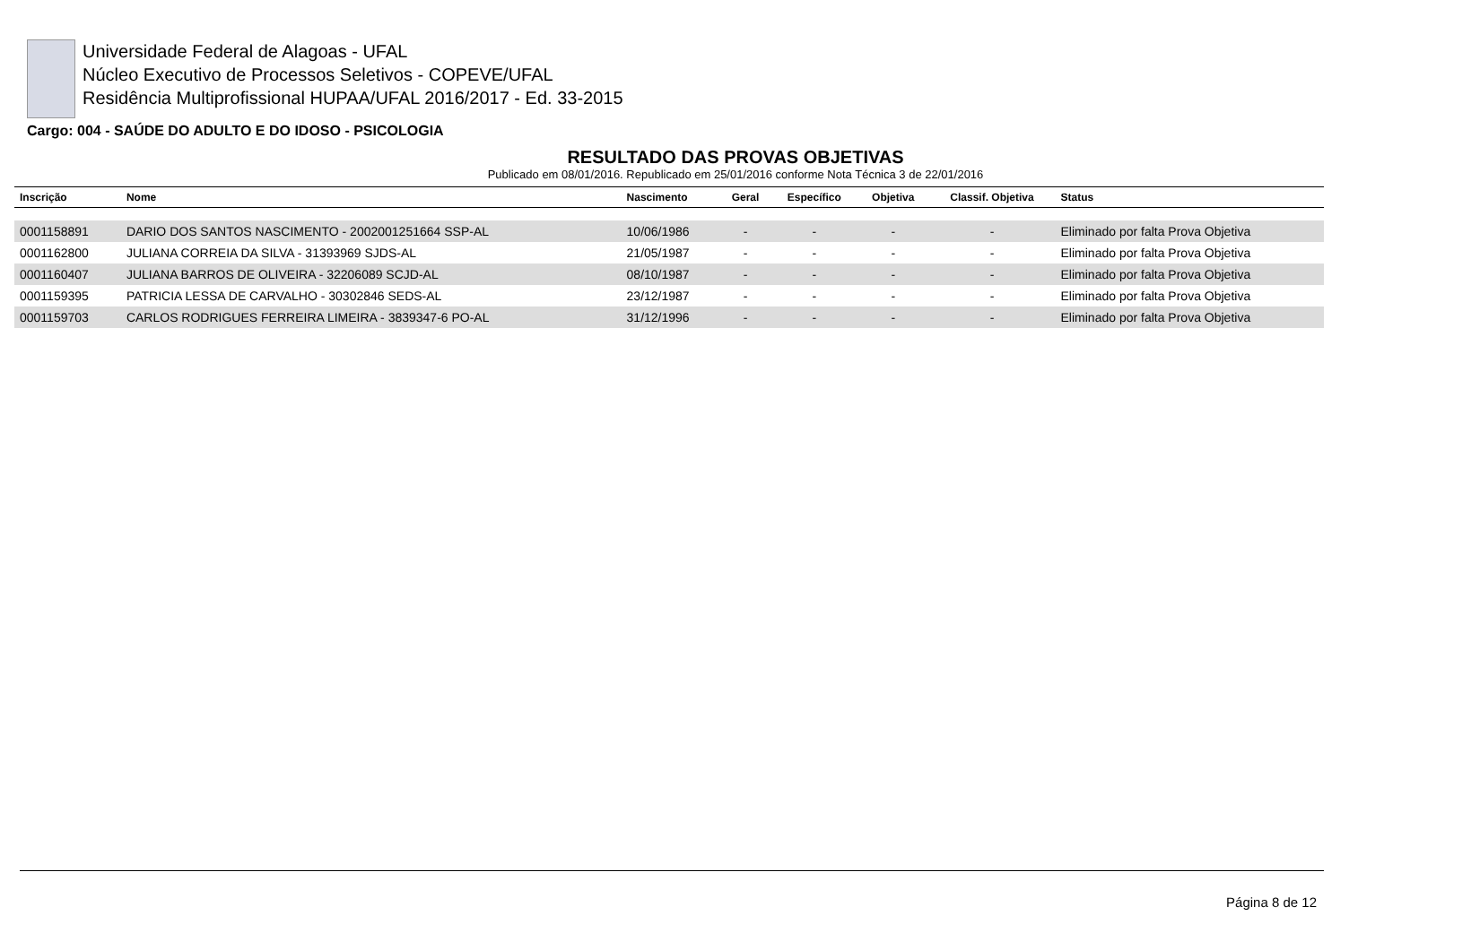Universidade Federal de Alagoas - UFAL
Núcleo Executivo de Processos Seletivos - COPEVE/UFAL
Residência Multiprofissional HUPAA/UFAL 2016/2017 - Ed. 33-2015
Cargo: 004 - SAÚDE DO ADULTO E DO IDOSO - PSICOLOGIA
RESULTADO DAS PROVAS OBJETIVAS
Publicado em 08/01/2016. Republicado em 25/01/2016 conforme Nota Técnica 3 de 22/01/2016
| Inscrição | Nome | Nascimento | Geral | Específico | Objetiva | Classif. Objetiva | Status |
| --- | --- | --- | --- | --- | --- | --- | --- |
| 0001158891 | DARIO DOS SANTOS NASCIMENTO - 2002001251664 SSP-AL | 10/06/1986 | - | - | - | - | Eliminado por falta Prova Objetiva |
| 0001162800 | JULIANA CORREIA DA SILVA - 31393969 SJDS-AL | 21/05/1987 | - | - | - | - | Eliminado por falta Prova Objetiva |
| 0001160407 | JULIANA BARROS DE OLIVEIRA - 32206089 SCJD-AL | 08/10/1987 | - | - | - | - | Eliminado por falta Prova Objetiva |
| 0001159395 | PATRICIA LESSA DE CARVALHO - 30302846 SEDS-AL | 23/12/1987 | - | - | - | - | Eliminado por falta Prova Objetiva |
| 0001159703 | CARLOS RODRIGUES FERREIRA LIMEIRA - 3839347-6 PO-AL | 31/12/1996 | - | - | - | - | Eliminado por falta Prova Objetiva |
Página 8 de 12